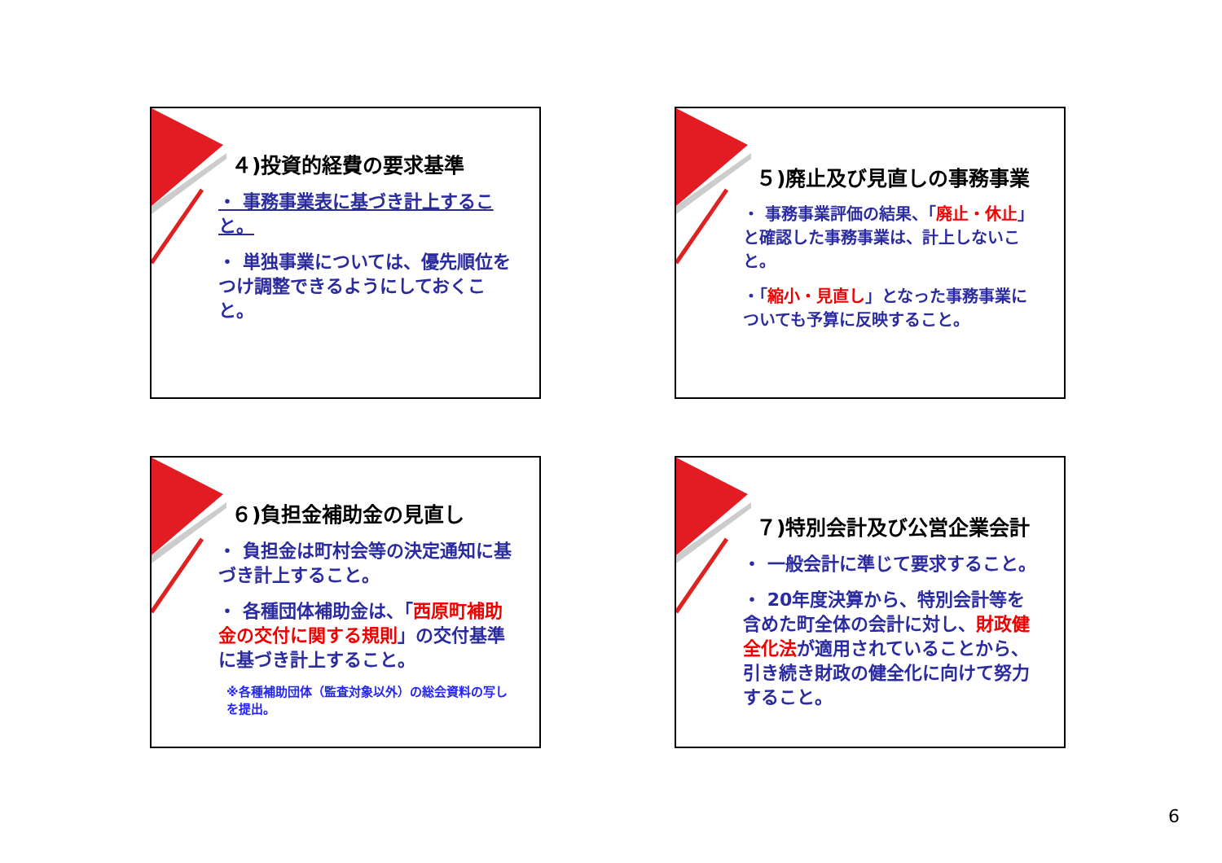４)投資的経費の要求基準
・ 事務事業表に基づき計上すること。
・ 単独事業については、優先順位をつけ調整できるようにしておくこと。
５)廃止及び見直しの事務事業
・ 事務事業評価の結果、「廃止・休止」と確認した事務事業は、計上しないこと。
・「縮小・見直し」となった事務事業についても予算に反映すること。
６)負担金補助金の見直し
・ 負担金は町村会等の決定通知に基づき計上すること。
・ 各種団体補助金は、「西原町補助金の交付に関する規則」の交付基準に基づき計上すること。
※各種補助団体（監査対象以外）の総会資料の写しを提出。
７)特別会計及び公営企業会計
・ 一般会計に準じて要求すること。
・ 20年度決算から、特別会計等を含めた町全体の会計に対し、財政健全化法が適用されていることから、引き続き財政の健全化に向けて努力すること。
6